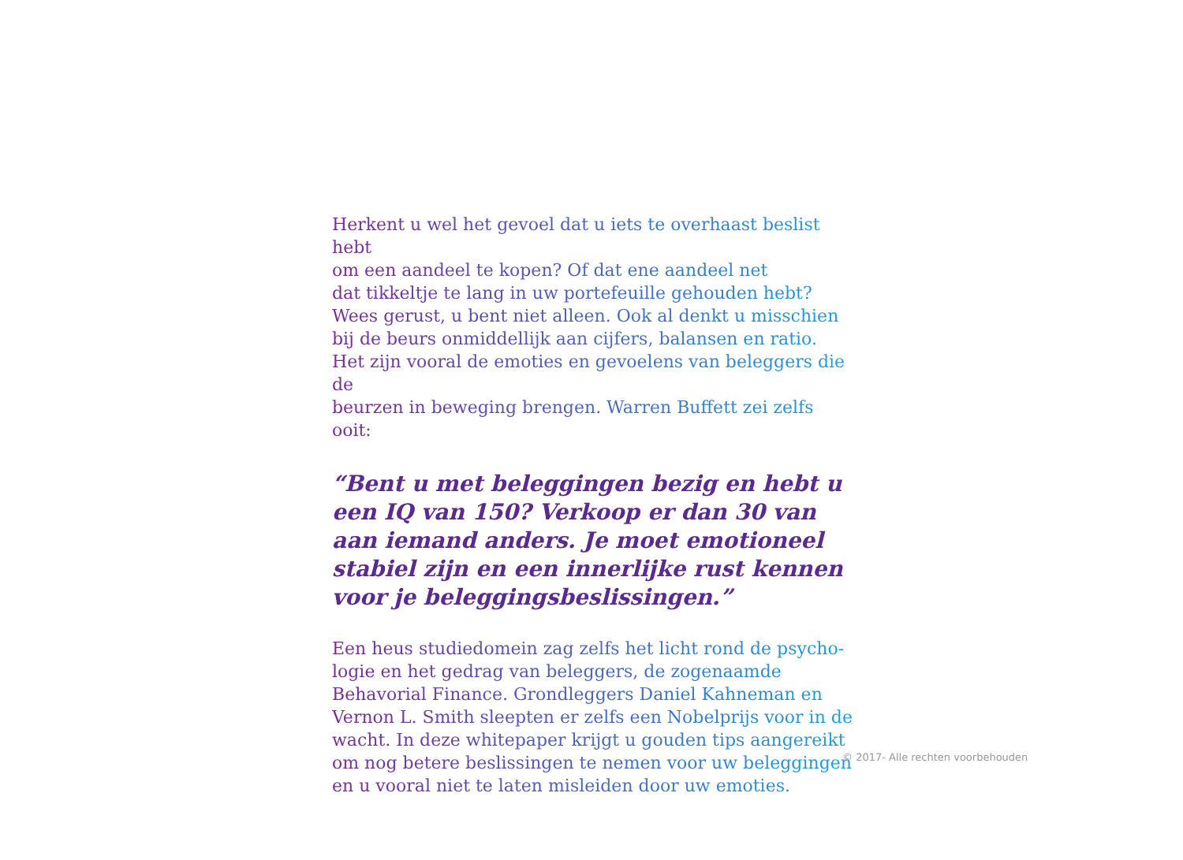Herkent u wel het gevoel dat u iets te overhaast beslist hebt
om een aandeel te kopen? Of dat ene aandeel net
dat tikkeltje te lang in uw portefeuille gehouden hebt?
Wees gerust, u bent niet alleen. Ook al denkt u misschien
bij de beurs onmiddellijk aan cijfers, balansen en ratio.
Het zijn vooral de emoties en gevoelens van beleggers die de
beurzen in beweging brengen. Warren Buffett zei zelfs ooit:
“Bent u met beleggingen bezig en hebt u een IQ van 150? Verkoop er dan 30 van aan iemand anders. Je moet emotioneel stabiel zijn en een innerlijke rust kennen voor je beleggingsbeslissingen.”
Een heus studiedomein zag zelfs het licht rond de psycho-
logie en het gedrag van beleggers, de zogenaamde
Behavorial Finance. Grondleggers Daniel Kahneman en
Vernon L. Smith sleepten er zelfs een Nobelprijs voor in de
wacht. In deze whitepaper krijgt u gouden tips aangereikt
om nog betere beslissingen te nemen voor uw beleggingen
en u vooral niet te laten misleiden door uw emoties.
© 2017- Alle rechten voorbehouden